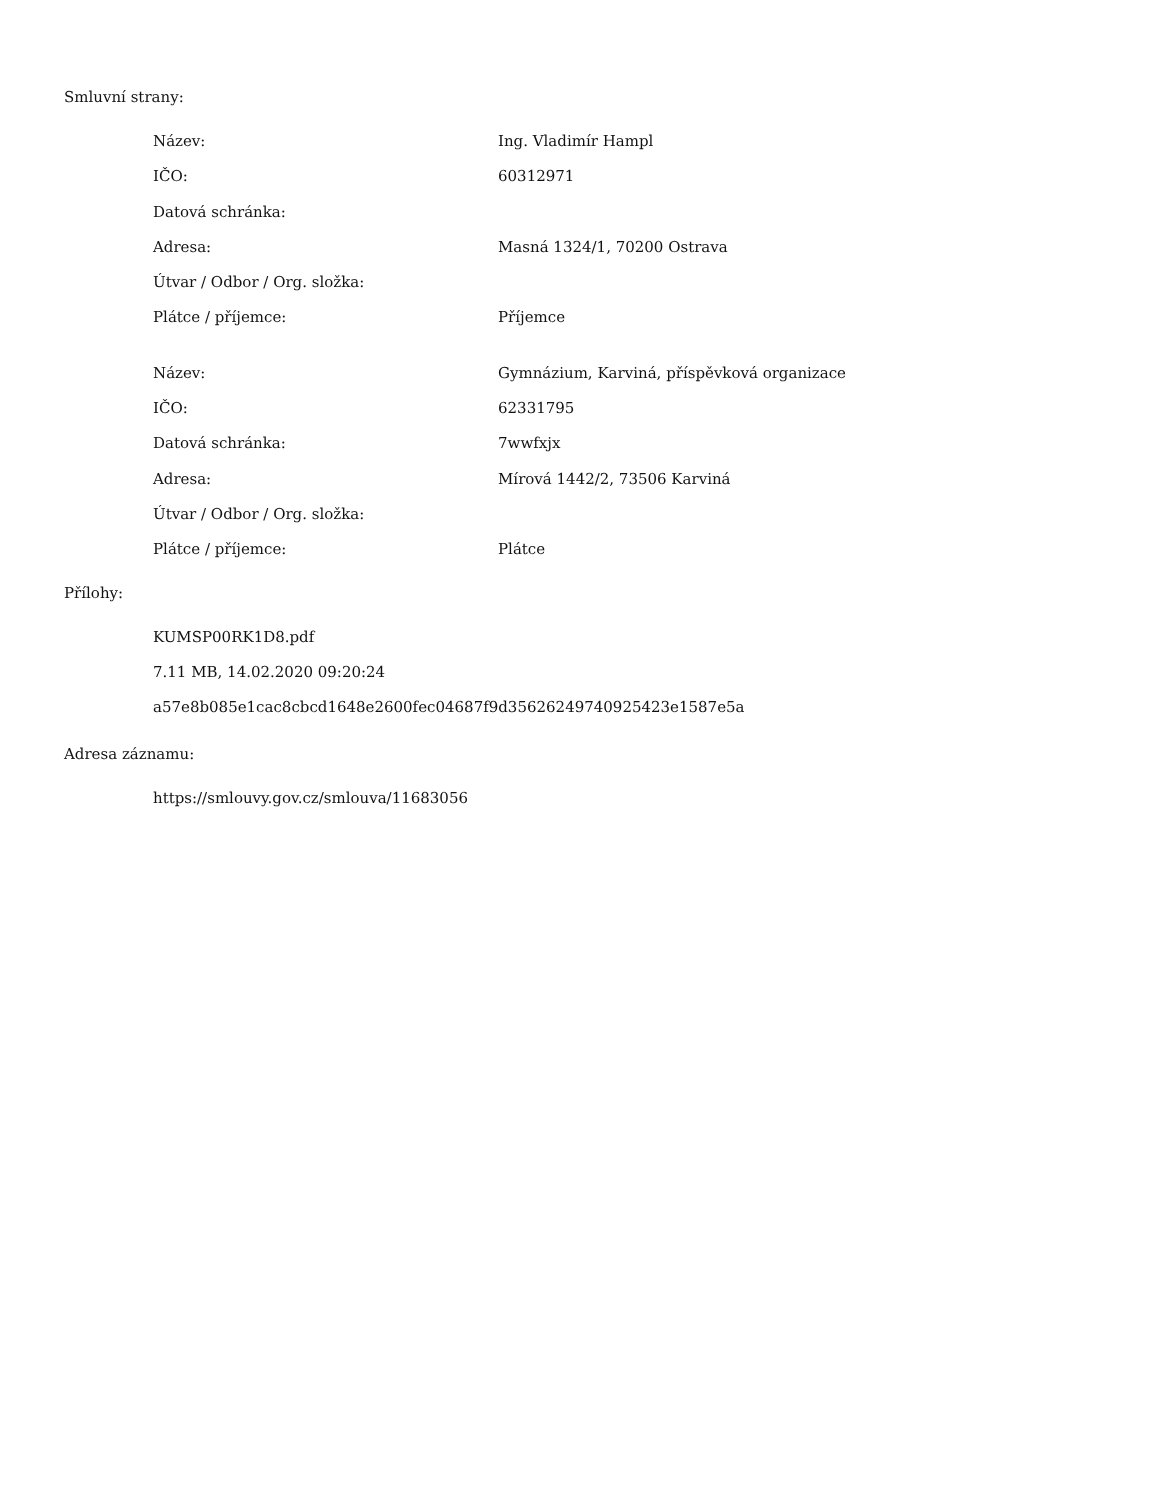Smluvní strany:
| Název: | Ing. Vladimír Hampl |
| IČO: | 60312971 |
| Datová schránka: | |
| Adresa: | Masná 1324/1, 70200 Ostrava |
| Útvar / Odbor / Org. složka: | |
| Plátce / příjemce: | Příjemce |
| Název: | Gymnázium, Karviná, příspěvková organizace |
| IČO: | 62331795 |
| Datová schránka: | 7wwfxjx |
| Adresa: | Mírová 1442/2, 73506 Karviná |
| Útvar / Odbor / Org. složka: | |
| Plátce / příjemce: | Plátce |
Přílohy:
KUMSP00RK1D8.pdf
7.11 MB, 14.02.2020 09:20:24
a57e8b085e1cac8cbcd1648e2600fec04687f9d35626249740925423e1587e5a
Adresa záznamu:
https://smlouvy.gov.cz/smlouva/11683056